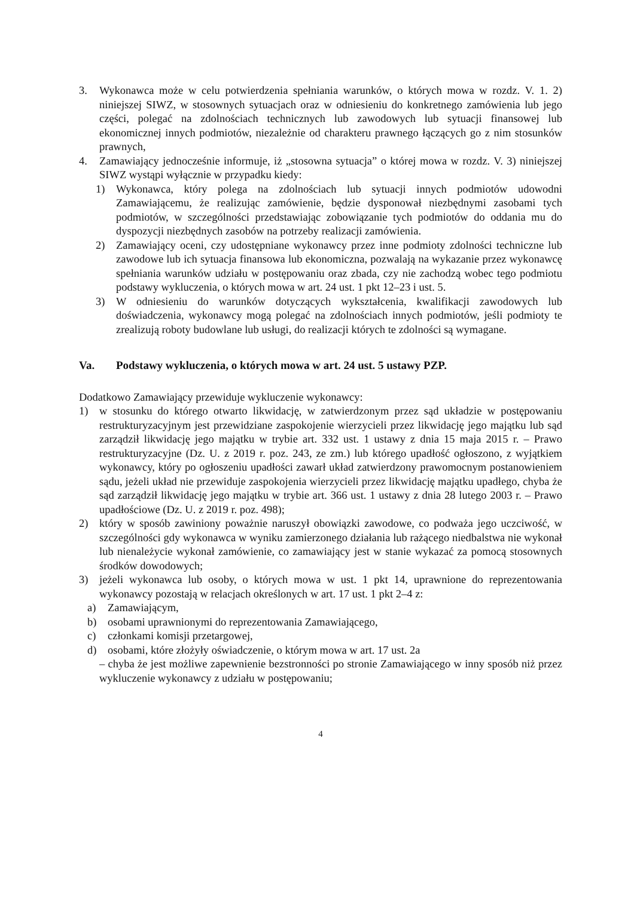3. Wykonawca może w celu potwierdzenia spełniania warunków, o których mowa w rozdz. V. 1. 2) niniejszej SIWZ, w stosownych sytuacjach oraz w odniesieniu do konkretnego zamówienia lub jego części, polegać na zdolnościach technicznych lub zawodowych lub sytuacji finansowej lub ekonomicznej innych podmiotów, niezależnie od charakteru prawnego łączących go z nim stosunków prawnych,
4. Zamawiający jednocześnie informuje, iż „stosowna sytuacja” o której mowa w rozdz. V. 3) niniejszej SIWZ wystąpi wyłącznie w przypadku kiedy:
1) Wykonawca, który polega na zdolnościach lub sytuacji innych podmiotów udowodni Zamawiającemu, że realizując zamówienie, będzie dysponował niezbędnymi zasobami tych podmiotów, w szczególności przedstawiając zobowiązanie tych podmiotów do oddania mu do dyspozycji niezbędnych zasobów na potrzeby realizacji zamówienia.
2) Zamawiający oceni, czy udostępniane wykonawcy przez inne podmioty zdolności techniczne lub zawodowe lub ich sytuacja finansowa lub ekonomiczna, pozwalają na wykazanie przez wykonawcę spełniania warunków udziału w postępowaniu oraz zbada, czy nie zachodzą wobec tego podmiotu podstawy wykluczenia, o których mowa w art. 24 ust. 1 pkt 12–23 i ust. 5.
3) W odniesieniu do warunków dotyczących wykształcenia, kwalifikacji zawodowych lub doświadczenia, wykonawcy mogą polegać na zdolnościach innych podmiotów, jeśli podmioty te zrealizują roboty budowlane lub usługi, do realizacji których te zdolności są wymagane.
Va. Podstawy wykluczenia, o których mowa w art. 24 ust. 5 ustawy PZP.
Dodatkowo Zamawiający przewiduje wykluczenie wykonawcy:
1) w stosunku do którego otwarto likwidację, w zatwierdzonym przez sąd układzie w postępowaniu restrukturyzacyjnym jest przewidziane zaspokojenie wierzycieli przez likwidację jego majątku lub sąd zarządził likwidację jego majątku w trybie art. 332 ust. 1 ustawy z dnia 15 maja 2015 r. – Prawo restrukturyzacyjne (Dz. U. z 2019 r. poz. 243, ze zm.) lub którego upadłość ogłoszono, z wyjątkiem wykonawcy, który po ogłoszeniu upadłości zawarł układ zatwierdzony prawomocnym postanowieniem sądu, jeżeli układ nie przewiduje zaspokojenia wierzycieli przez likwidację majątku upadłego, chyba że sąd zarządził likwidację jego majątku w trybie art. 366 ust. 1 ustawy z dnia 28 lutego 2003 r. – Prawo upadłościowe (Dz. U. z 2019 r. poz. 498);
2) który w sposób zawiniony poważnie naruszył obowiązki zawodowe, co podważa jego uczciwość, w szczególności gdy wykonawca w wyniku zamierzonego działania lub rażącego niedbalstwa nie wykonał lub nienależycie wykonał zamówienie, co zamawiający jest w stanie wykazać za pomocą stosownych środków dowodowych;
3) jeżeli wykonawca lub osoby, o których mowa w ust. 1 pkt 14, uprawnione do reprezentowania wykonawcy pozostają w relacjach określonych w art. 17 ust. 1 pkt 2–4 z:
a) Zamawiającym,
b) osobami uprawnionymi do reprezentowania Zamawiającego,
c) członkami komisji przetargowej,
d) osobami, które złożyły oświadczenie, o którym mowa w art. 17 ust. 2a
– chyba że jest możliwe zapewnienie bezstronności po stronie Zamawiającego w inny sposób niż przez wykluczenie wykonawcy z udziału w postępowaniu;
4